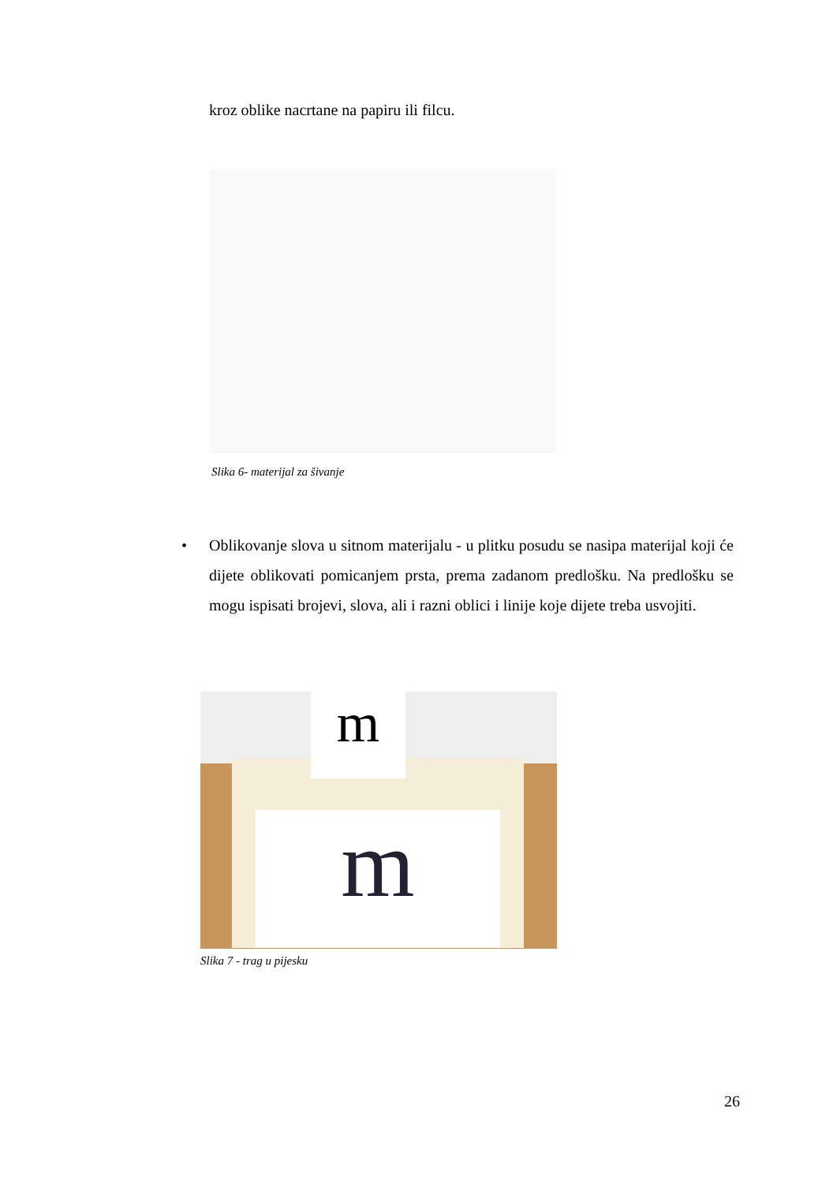kroz oblike nacrtane na papiru ili filcu.
Slika 6- materijal za šivanje
• Oblikovanje slova u sitnom materijalu - u plitku posudu se nasipa materijal koji će dijete oblikovati pomicanjem prsta, prema zadanom predlošku. Na predlošku se mogu ispisati brojevi, slova, ali i razni oblici i linije koje dijete treba usvojiti.
m
m
Slika 7 - trag u pijesku
26